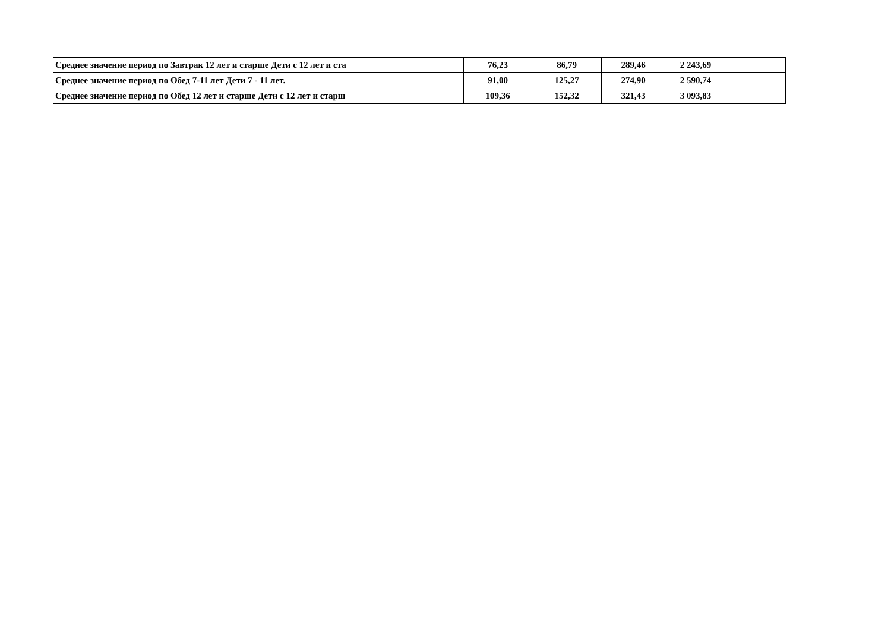| Среднее значение период по Завтрак 12 лет и старше Дети с 12 лет и ста | | 76,23 | 86,79 | 289,46 | 2 243,69 | |
| Среднее значение период по Обед 7-11 лет Дети 7 - 11 лет. | | 91,00 | 125,27 | 274,90 | 2 590,74 | |
| Среднее значение период по Обед 12 лет и старше Дети с 12 лет и старш | | 109,36 | 152,32 | 321,43 | 3 093,83 | |